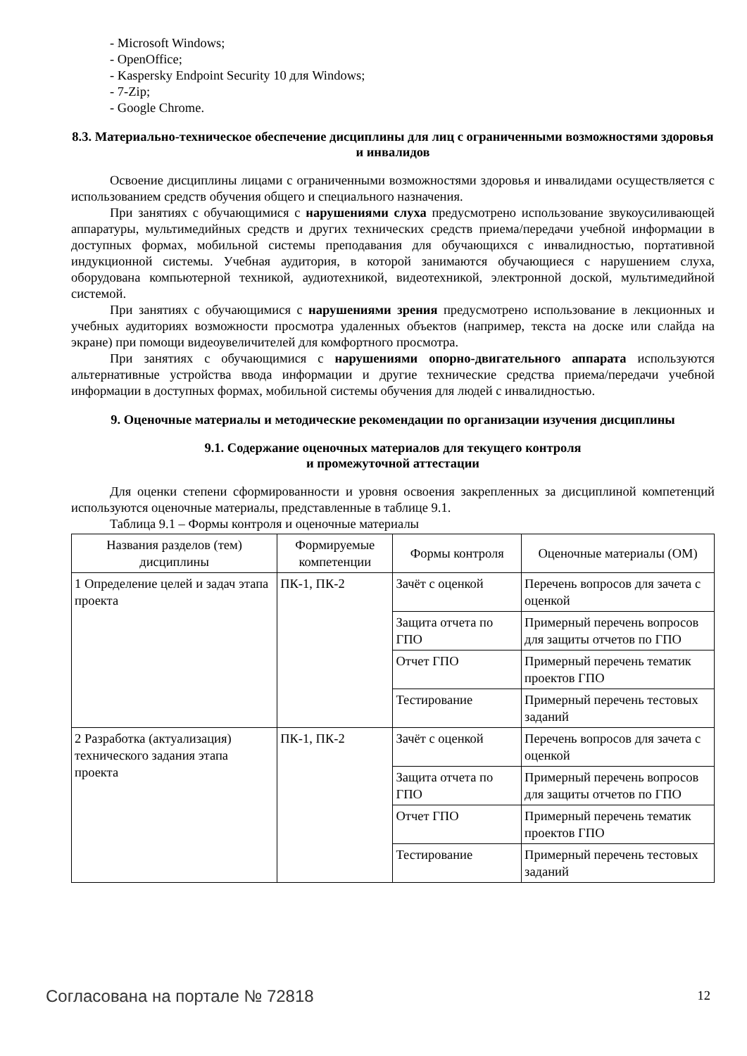- Microsoft Windows;
- OpenOffice;
- Kaspersky Endpoint Security 10 для Windows;
- 7-Zip;
- Google Chrome.
8.3. Материально-техническое обеспечение дисциплины для лиц с ограниченными возможностями здоровья и инвалидов
Освоение дисциплины лицами с ограниченными возможностями здоровья и инвалидами осуществляется с использованием средств обучения общего и специального назначения.
При занятиях с обучающимися с нарушениями слуха предусмотрено использование звукоусиливающей аппаратуры, мультимедийных средств и других технических средств приема/передачи учебной информации в доступных формах, мобильной системы преподавания для обучающихся с инвалидностью, портативной индукционной системы. Учебная аудитория, в которой занимаются обучающиеся с нарушением слуха, оборудована компьютерной техникой, аудиотехникой, видеотехникой, электронной доской, мультимедийной системой.
При занятиях с обучающимися с нарушениями зрения предусмотрено использование в лекционных и учебных аудиториях возможности просмотра удаленных объектов (например, текста на доске или слайда на экране) при помощи видеоувеличителей для комфортного просмотра.
При занятиях с обучающимися с нарушениями опорно-двигательного аппарата используются альтернативные устройства ввода информации и другие технические средства приема/передачи учебной информации в доступных формах, мобильной системы обучения для людей с инвалидностью.
9. Оценочные материалы и методические рекомендации по организации изучения дисциплины
9.1. Содержание оценочных материалов для текущего контроля
и промежуточной аттестации
Для оценки степени сформированности и уровня освоения закрепленных за дисциплиной компетенций используются оценочные материалы, представленные в таблице 9.1.
Таблица 9.1 – Формы контроля и оценочные материалы
| Названия разделов (тем) дисциплины | Формируемые компетенции | Формы контроля | Оценочные материалы (ОМ) |
| --- | --- | --- | --- |
| 1 Определение целей и задач этапа проекта | ПК-1, ПК-2 | Зачёт с оценкой | Перечень вопросов для зачета с оценкой |
| | | Защита отчета по ГПО | Примерный перечень вопросов для защиты отчетов по ГПО |
| | | Отчет ГПО | Примерный перечень тематик проектов ГПО |
| | | Тестирование | Примерный перечень тестовых заданий |
| 2 Разработка (актуализация) технического задания этапа проекта | ПК-1, ПК-2 | Зачёт с оценкой | Перечень вопросов для зачета с оценкой |
| | | Защита отчета по ГПО | Примерный перечень вопросов для защиты отчетов по ГПО |
| | | Отчет ГПО | Примерный перечень тематик проектов ГПО |
| | | Тестирование | Примерный перечень тестовых заданий |
Согласована на портале № 72818 12